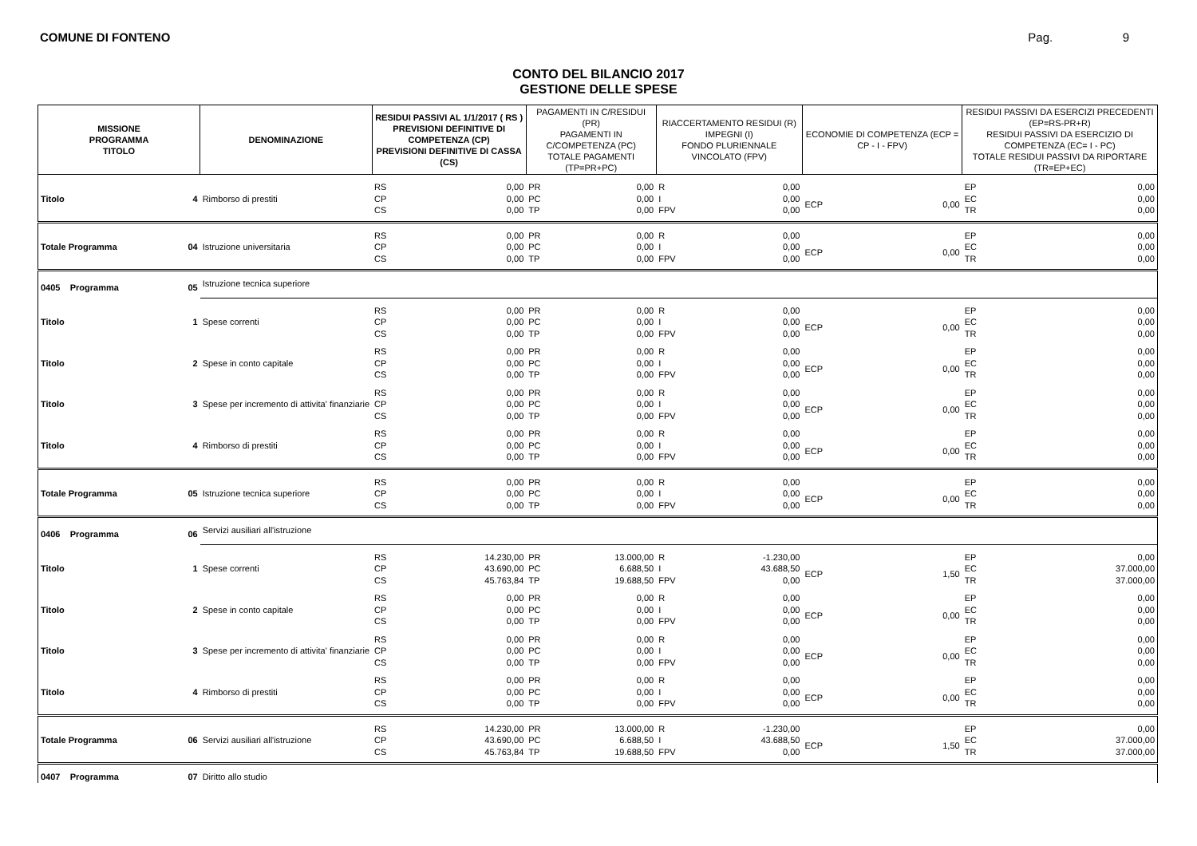COMUNE DI FONTENO Pag. 9
CONTO DEL BILANCIO 2017
GESTIONE DELLE SPESE
| MISSIONE PROGRAMMA TITOLO | | DENOMINAZIONE | RESIDUI PASSIVI AL 1/1/2017 ( RS ) PREVISIONI DEFINITIVE DI COMPETENZA (CP) PREVISIONI DEFINITIVE DI CASSA (CS) | | PAGAMENTI IN C/RESIDUI (PR) PAGAMENTI IN C/COMPETENZA (PC) TOTALE PAGAMENTI (TP=PR+PC) | | RIACCERTAMENTO RESIDUI (R) IMPEGNI (I) FONDO PLURIENNALE VINCOLATO (FPV) | | ECONOMIE DI COMPETENZA (ECP = CP - I - FPV) | | RESIDUI PASSIVI DA ESERCIZI PRECEDENTI (EP=RS-PR+R) RESIDUI PASSIVI DA ESERCIZIO DI COMPETENZA (EC= I - PC) TOTALE RESIDUI PASSIVI DA RIPORTARE (TR=EP+EC) | |
| --- | --- | --- | --- | --- | --- | --- | --- | --- | --- | --- | --- | --- |
| Titolo | 4 | Rimborso di prestiti | RS CP CS | 0,00 0,00 0,00 | PR PC TP | 0,00 0,00 0,00 | R I FPV | 0,00 0,00 0,00 | ECP | 0,00 | EP EC TR | 0,00 0,00 0,00 |
| Totale Programma | 04 | Istruzione universitaria | RS CP CS | 0,00 0,00 0,00 | PR PC TP | 0,00 0,00 0,00 | R I FPV | 0,00 0,00 0,00 | ECP | 0,00 | EP EC TR | 0,00 0,00 0,00 |
| 0405 Programma | 05 | Istruzione tecnica superiore | | | | | | | | | | |
| Titolo | 1 | Spese correnti | RS CP CS | 0,00 0,00 0,00 | PR PC TP | 0,00 0,00 0,00 | R I FPV | 0,00 0,00 0,00 | ECP | 0,00 | EP EC TR | 0,00 0,00 0,00 |
| Titolo | 2 | Spese in conto capitale | RS CP CS | 0,00 0,00 0,00 | PR PC TP | 0,00 0,00 0,00 | R I FPV | 0,00 0,00 0,00 | ECP | 0,00 | EP EC TR | 0,00 0,00 0,00 |
| Titolo | 3 | Spese per incremento di attivita' finanziarie | RS CP CS | 0,00 0,00 0,00 | PR PC TP | 0,00 0,00 0,00 | R I FPV | 0,00 0,00 0,00 | ECP | 0,00 | EP EC TR | 0,00 0,00 0,00 |
| Titolo | 4 | Rimborso di prestiti | RS CP CS | 0,00 0,00 0,00 | PR PC TP | 0,00 0,00 0,00 | R I FPV | 0,00 0,00 0,00 | ECP | 0,00 | EP EC TR | 0,00 0,00 0,00 |
| Totale Programma | 05 | Istruzione tecnica superiore | RS CP CS | 0,00 0,00 0,00 | PR PC TP | 0,00 0,00 0,00 | R I FPV | 0,00 0,00 0,00 | ECP | 0,00 | EP EC TR | 0,00 0,00 0,00 |
| 0406 Programma | 06 | Servizi ausiliari all'istruzione | | | | | | | | | | |
| Titolo | 1 | Spese correnti | RS CP CS | 14.230,00 43.690,00 45.763,84 | PR PC TP | 13.000,00 6.688,50 19.688,50 | R I FPV | -1.230,00 43.688,50 0,00 | ECP | 1,50 | EP EC TR | 0,00 37.000,00 37.000,00 |
| Titolo | 2 | Spese in conto capitale | RS CP CS | 0,00 0,00 0,00 | PR PC TP | 0,00 0,00 0,00 | R I FPV | 0,00 0,00 0,00 | ECP | 0,00 | EP EC TR | 0,00 0,00 0,00 |
| Titolo | 3 | Spese per incremento di attivita' finanziarie | RS CP CS | 0,00 0,00 0,00 | PR PC TP | 0,00 0,00 0,00 | R I FPV | 0,00 0,00 0,00 | ECP | 0,00 | EP EC TR | 0,00 0,00 0,00 |
| Titolo | 4 | Rimborso di prestiti | RS CP CS | 0,00 0,00 0,00 | PR PC TP | 0,00 0,00 0,00 | R I FPV | 0,00 0,00 0,00 | ECP | 0,00 | EP EC TR | 0,00 0,00 0,00 |
| Totale Programma | 06 | Servizi ausiliari all'istruzione | RS CP CS | 14.230,00 43.690,00 45.763,84 | PR PC TP | 13.000,00 6.688,50 19.688,50 | R I FPV | -1.230,00 43.688,50 0,00 | ECP | 1,50 | EP EC TR | 0,00 37.000,00 37.000,00 |
| 0407 Programma | 07 | Diritto allo studio | | | | | | | | | | |